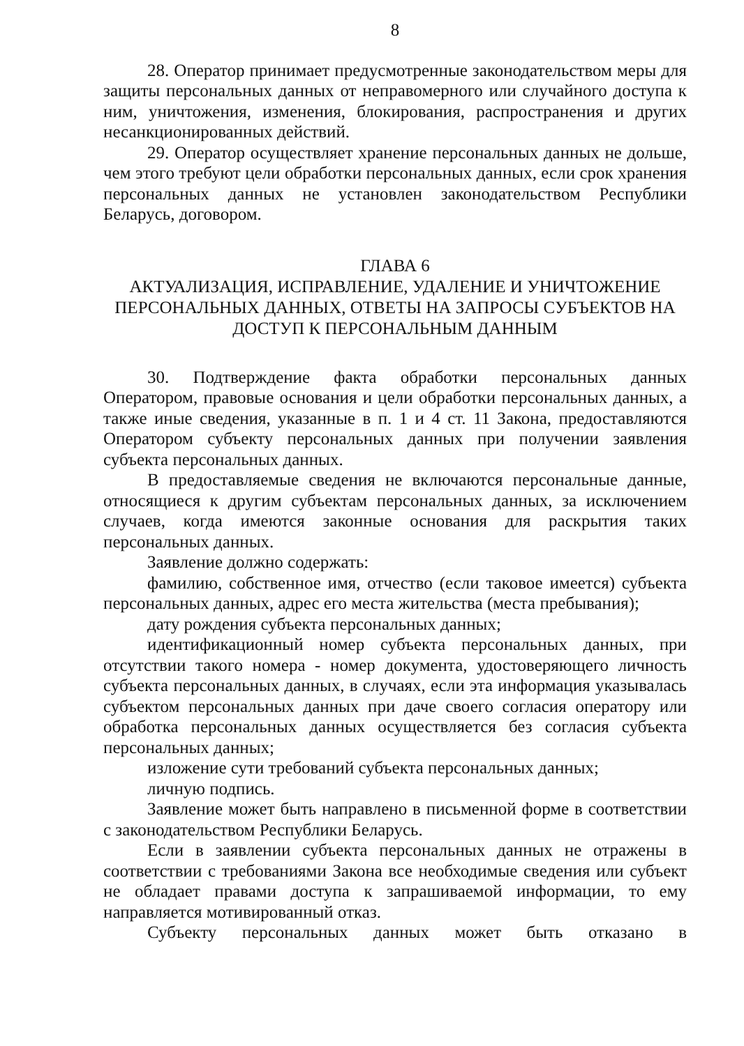8
28. Оператор принимает предусмотренные законодательством меры для защиты персональных данных от неправомерного или случайного доступа к ним, уничтожения, изменения, блокирования, распространения и других несанкционированных действий.
29. Оператор осуществляет хранение персональных данных не дольше, чем этого требуют цели обработки персональных данных, если срок хранения персональных данных не установлен законодательством Республики Беларусь, договором.
ГЛАВА 6
АКТУАЛИЗАЦИЯ, ИСПРАВЛЕНИЕ, УДАЛЕНИЕ И УНИЧТОЖЕНИЕ ПЕРСОНАЛЬНЫХ ДАННЫХ, ОТВЕТЫ НА ЗАПРОСЫ СУБЪЕКТОВ НА ДОСТУП К ПЕРСОНАЛЬНЫМ ДАННЫМ
30. Подтверждение факта обработки персональных данных Оператором, правовые основания и цели обработки персональных данных, а также иные сведения, указанные в п. 1 и 4 ст. 11 Закона, предоставляются Оператором субъекту персональных данных при получении заявления субъекта персональных данных.
В предоставляемые сведения не включаются персональные данные, относящиеся к другим субъектам персональных данных, за исключением случаев, когда имеются законные основания для раскрытия таких персональных данных.
Заявление должно содержать:
фамилию, собственное имя, отчество (если таковое имеется) субъекта персональных данных, адрес его места жительства (места пребывания);
дату рождения субъекта персональных данных;
идентификационный номер субъекта персональных данных, при отсутствии такого номера - номер документа, удостоверяющего личность субъекта персональных данных, в случаях, если эта информация указывалась субъектом персональных данных при даче своего согласия оператору или обработка персональных данных осуществляется без согласия субъекта персональных данных;
изложение сути требований субъекта персональных данных;
личную подпись.
Заявление может быть направлено в письменной форме в соответствии с законодательством Республики Беларусь.
Если в заявлении субъекта персональных данных не отражены в соответствии с требованиями Закона все необходимые сведения или субъект не обладает правами доступа к запрашиваемой информации, то ему направляется мотивированный отказ.
Субъекту персональных данных может быть отказано в